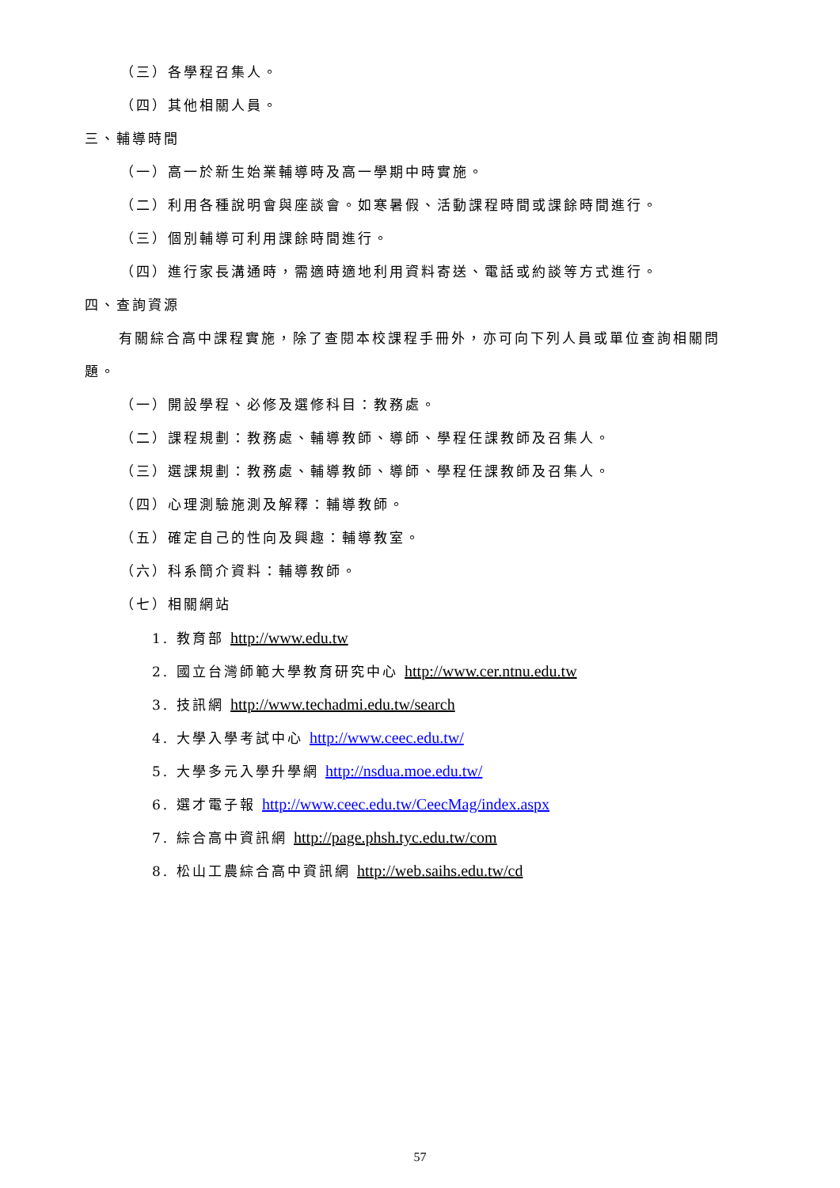（三）各學程召集人。
（四）其他相關人員。
三、輔導時間
（一）高一於新生始業輔導時及高一學期中時實施。
（二）利用各種說明會與座談會。如寒暑假、活動課程時間或課餘時間進行。
（三）個別輔導可利用課餘時間進行。
（四）進行家長溝通時，需適時適地利用資料寄送、電話或約談等方式進行。
四、查詢資源
有關綜合高中課程實施，除了查閱本校課程手冊外，亦可向下列人員或單位查詢相關問
題。
（一）開設學程、必修及選修科目：教務處。
（二）課程規劃：教務處、輔導教師、導師、學程任課教師及召集人。
（三）選課規劃：教務處、輔導教師、導師、學程任課教師及召集人。
（四）心理測驗施測及解釋：輔導教師。
（五）確定自己的性向及興趣：輔導教室。
（六）科系簡介資料：輔導教師。
（七）相關網站
1. 教育部 http://www.edu.tw
2. 國立台灣師範大學教育研究中心 http://www.cer.ntnu.edu.tw
3. 技訊網 http://www.techadmi.edu.tw/search
4. 大學入學考試中心 http://www.ceec.edu.tw/
5. 大學多元入學升學網 http://nsdua.moe.edu.tw/
6. 選才電子報 http://www.ceec.edu.tw/CeecMag/index.aspx
7. 綜合高中資訊網 http://page.phsh.tyc.edu.tw/com
8. 松山工農綜合高中資訊網 http://web.saihs.edu.tw/cd
57